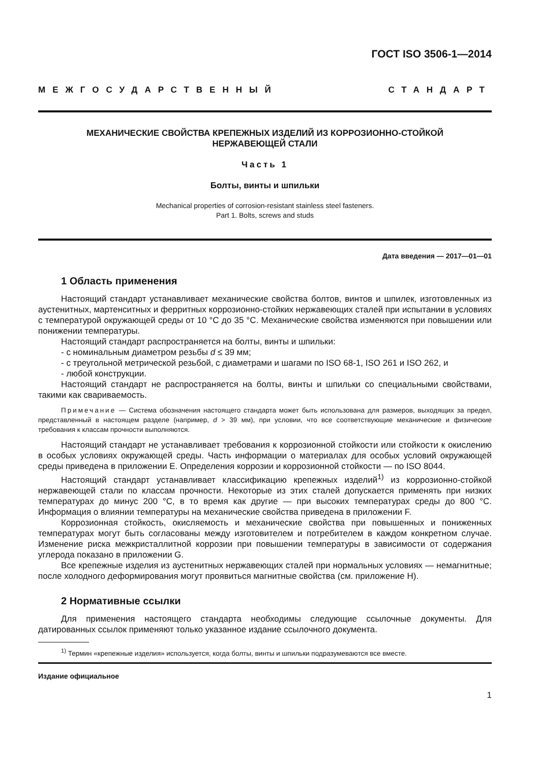ГОСТ ISO 3506-1—2014
МЕЖГОСУДАРСТВЕННЫЙ СТАНДАРТ
МЕХАНИЧЕСКИЕ СВОЙСТВА КРЕПЕЖНЫХ ИЗДЕЛИЙ ИЗ КОРРОЗИОННО-СТОЙКОЙ
НЕРЖАВЕЮЩЕЙ СТАЛИ
Часть 1
Болты, винты и шпильки
Mechanical properties of corrosion-resistant stainless steel fasteners.
Part 1. Bolts, screws and studs
Дата введения — 2017—01—01
1 Область применения
Настоящий стандарт устанавливает механические свойства болтов, винтов и шпилек, изготовленных из аустенитных, мартенситных и ферритных коррозионно-стойких нержавеющих сталей при испытании в условиях с температурой окружающей среды от 10 °С до 35 °С. Механические свойства изменяются при повышении или понижении температуры.
Настоящий стандарт распространяется на болты, винты и шпильки:
- с номинальным диаметром резьбы d ≤ 39 мм;
- с треугольной метрической резьбой, с диаметрами и шагами по ISO 68-1, ISO 261 и ISO 262, и
- любой конструкции.
Настоящий стандарт не распространяется на болты, винты и шпильки со специальными свойствами, такими как свариваемость.
Примечание — Система обозначения настоящего стандарта может быть использована для размеров, выходящих за предел, представленный в настоящем разделе (например, d > 39 мм), при условии, что все соответствующие механические и физические требования к классам прочности выполняются.
Настоящий стандарт не устанавливает требования к коррозионной стойкости или стойкости к окислению в особых условиях окружающей среды. Часть информации о материалах для особых условий окружающей среды приведена в приложении Е. Определения коррозии и коррозионной стойкости — по ISO 8044.
Настоящий стандарт устанавливает классификацию крепежных изделий<sup>1)</sup> из коррозионно-стойкой нержавеющей стали по классам прочности. Некоторые из этих сталей допускается применять при низких температурах до минус 200 °С, в то время как другие — при высоких температурах среды до 800 °С. Информация о влиянии температуры на механические свойства приведена в приложении F.
Коррозионная стойкость, окисляемость и механические свойства при повышенных и пониженных температурах могут быть согласованы между изготовителем и потребителем в каждом конкретном случае. Изменение риска межкристаллитной коррозии при повышении температуры в зависимости от содержания углерода показано в приложении G.
Все крепежные изделия из аустенитных нержавеющих сталей при нормальных условиях — немагнитные; после холодного деформирования могут проявиться магнитные свойства (см. приложение H).
2 Нормативные ссылки
Для применения настоящего стандарта необходимы следующие ссылочные документы. Для датированных ссылок применяют только указанное издание ссылочного документа.
<sup>1)</sup> Термин «крепежные изделия» используется, когда болты, винты и шпильки подразумеваются все вместе.
Издание официальное
1